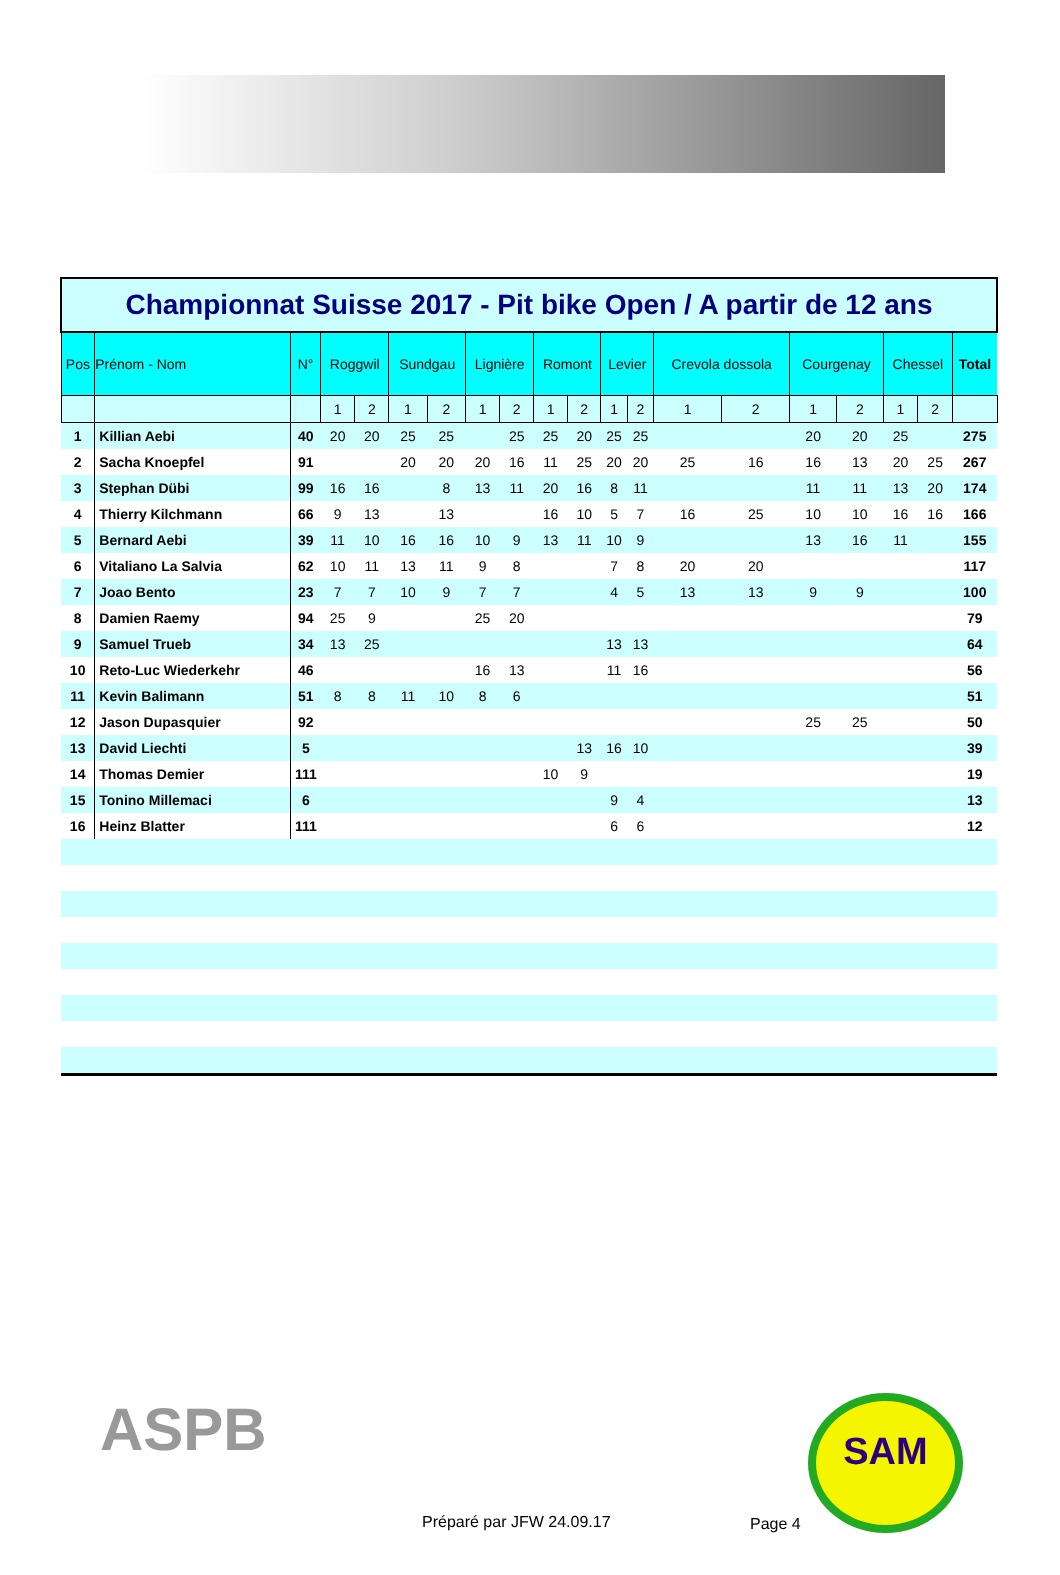| Championnat Suisse 2017 - Pit bike Open / A partir de 12 ans | | | | | | | | | | | | | | | | | | | |
| Pos | Prénom - Nom | N° | Roggwil | | Sundgau | | Lignière | | Romont | | Levier | | Crevola dossola | | Courgenay | | Chessel | | Total |
| | | | 1 | 2 | 1 | 2 | 1 | 2 | 1 | 2 | 1 | 2 | 1 | 2 | 1 | 2 | 1 | 2 | |
| 1 | Killian Aebi | 40 | 20 | 20 | 25 | 25 | | 25 | 25 | 20 | 25 | 25 | | | 20 | 20 | 25 | | 275 |
| 2 | Sacha Knoepfel | 91 | | | 20 | 20 | 20 | 16 | 11 | 25 | 20 | 20 | 25 | 16 | 16 | 13 | 20 | 25 | 267 |
| 3 | Stephan Dübi | 99 | 16 | 16 | | 8 | 13 | 11 | 20 | 16 | 8 | 11 | | | 11 | 11 | 13 | 20 | 174 |
| 4 | Thierry Kilchmann | 66 | 9 | 13 | | 13 | | | 16 | 10 | 5 | 7 | 16 | 25 | 10 | 10 | 16 | 16 | 166 |
| 5 | Bernard Aebi | 39 | 11 | 10 | 16 | 16 | 10 | 9 | 13 | 11 | 10 | 9 | | | 13 | 16 | 11 | | 155 |
| 6 | Vitaliano La Salvia | 62 | 10 | 11 | 13 | 11 | 9 | 8 | | | 7 | 8 | 20 | 20 | | | | | 117 |
| 7 | Joao Bento | 23 | 7 | 7 | 10 | 9 | 7 | 7 | | | 4 | 5 | 13 | 13 | 9 | 9 | | | 100 |
| 8 | Damien Raemy | 94 | 25 | 9 | | | 25 | 20 | | | | | | | | | | | 79 |
| 9 | Samuel Trueb | 34 | 13 | 25 | | | | | | | 13 | 13 | | | | | | | 64 |
| 10 | Reto-Luc Wiederkehr | 46 | | | | | 16 | 13 | | | 11 | 16 | | | | | | | 56 |
| 11 | Kevin Balimann | 51 | 8 | 8 | 11 | 10 | 8 | 6 | | | | | | | | | | | 51 |
| 12 | Jason Dupasquier | 92 | | | | | | | | | | | | | 25 | 25 | | | 50 |
| 13 | David Liechti | 5 | | | | | | | | 13 | 16 | 10 | | | | | | | 39 |
| 14 | Thomas Demier | 111 | | | | | | | 10 | 9 | | | | | | | | | 19 |
| 15 | Tonino Millemaci | 6 | | | | | | | | | 9 | 4 | | | | | | | 13 |
| 16 | Heinz Blatter | 111 | | | | | | | | | 6 | 6 | | | | | | | 12 |
ASPB SAM
Préparé par JFW 24.09.17 Page 4